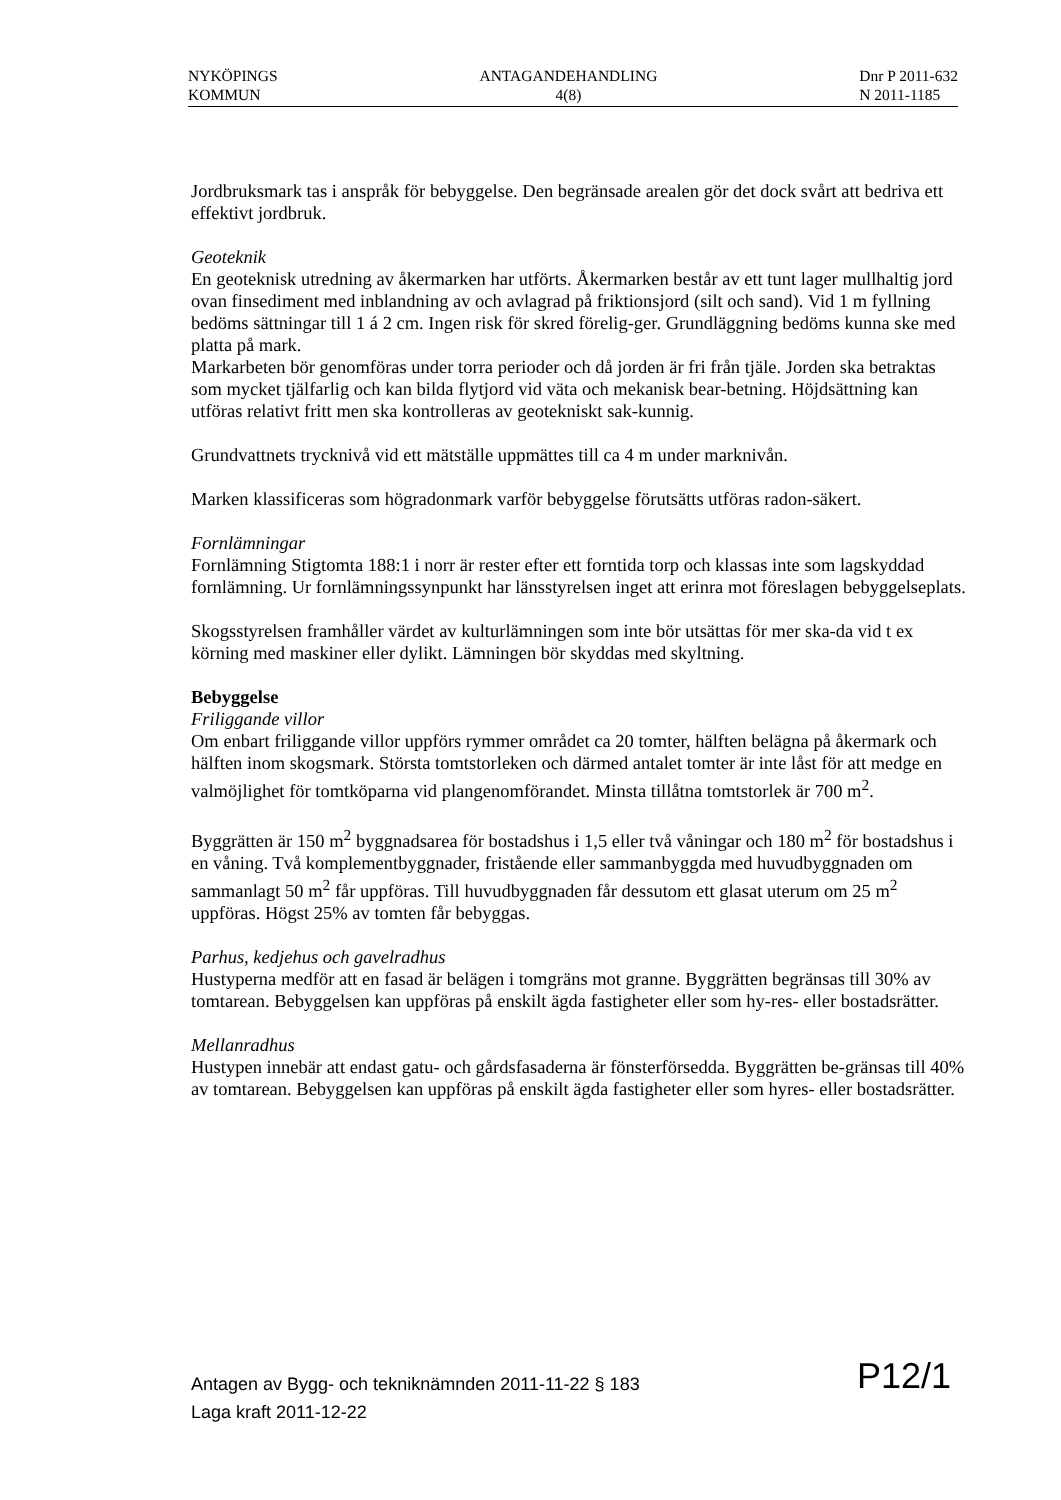NYKÖPINGS
KOMMUN
ANTAGANDEHANDLING
4(8)
Dnr P 2011-632
N 2011-1185
Jordbruksmark tas i anspråk för bebyggelse. Den begränsade arealen gör det dock svårt att bedriva ett effektivt jordbruk.
Geoteknik
En geoteknisk utredning av åkermarken har utförts. Åkermarken består av ett tunt lager mullhaltig jord ovan finsediment med inblandning av och avlagrad på friktionsjord (silt och sand). Vid 1 m fyllning bedöms sättningar till 1 á 2 cm. Ingen risk för skred förelig-ger. Grundläggning bedöms kunna ske med platta på mark.
Markarbeten bör genomföras under torra perioder och då jorden är fri från tjäle. Jorden ska betraktas som mycket tjälfarlig och kan bilda flytjord vid väta och mekanisk bear-betning. Höjdsättning kan utföras relativt fritt men ska kontrolleras av geotekniskt sak-kunnig.
Grundvattnets trycknivå vid ett mätställe uppmättes till ca 4 m under marknivån.
Marken klassificeras som högradonmark varför bebyggelse förutsätts utföras radon-säkert.
Fornlämningar
Fornlämning Stigtomta 188:1 i norr är rester efter ett forntida torp och klassas inte som lagskyddad fornlämning. Ur fornlämningssynpunkt har länsstyrelsen inget att erinra mot föreslagen bebyggelseplats.
Skogsstyrelsen framhåller värdet av kulturlämningen som inte bör utsättas för mer ska-da vid t ex körning med maskiner eller dylikt. Lämningen bör skyddas med skyltning.
Bebyggelse
Friliggande villor
Om enbart friliggande villor uppförs rymmer området ca 20 tomter, hälften belägna på åkermark och hälften inom skogsmark. Största tomtstorleken och därmed antalet tomter är inte låst för att medge en valmöjlighet för tomtköparna vid plangenomförandet. Minsta tillåtna tomtstorlek är 700 m<sup>2</sup>.
Byggrätten är 150 m<sup>2</sup> byggnadsarea för bostadshus i 1,5 eller två våningar och 180 m<sup>2</sup> för bostadshus i en våning. Två komplementbyggnader, fristående eller sammanbyggda med huvudbyggnaden om sammanlagt 50 m<sup>2</sup> får uppföras. Till huvudbyggnaden får dessutom ett glasat uterum om 25 m<sup>2</sup> uppföras. Högst 25% av tomten får bebyggas.
Parhus, kedjehus och gavelradhus
Hustyperna medför att en fasad är belägen i tomgräns mot granne. Byggrätten begränsas till 30% av tomtarean. Bebyggelsen kan uppföras på enskilt ägda fastigheter eller som hy-res- eller bostadsrätter.
Mellanradhus
Hustypen innebär att endast gatu- och gårdsfasaderna är fönsterförsedda. Byggrätten be-gränsas till 40% av tomtarean. Bebyggelsen kan uppföras på enskilt ägda fastigheter eller som hyres- eller bostadsrätter.
P12/1
Antagen av Bygg- och tekniknämnden 2011-11-22 § 183
Laga kraft 2011-12-22